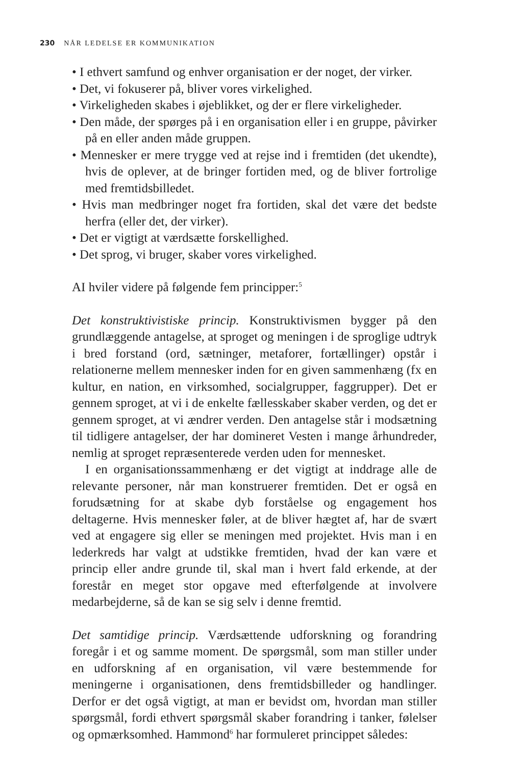230 NÅR LEDELSE ER KOMMUNIKATION
• I ethvert samfund og enhver organisation er der noget, der virker.
• Det, vi fokuserer på, bliver vores virkelighed.
• Virkeligheden skabes i øjeblikket, og der er flere virkeligheder.
• Den måde, der spørges på i en organisation eller i en gruppe, påvirker på en eller anden måde gruppen.
• Mennesker er mere trygge ved at rejse ind i fremtiden (det ukendte), hvis de oplever, at de bringer fortiden med, og de bliver fortrolige med fremtidsbilledet.
• Hvis man medbringer noget fra fortiden, skal det være det bedste herfra (eller det, der virker).
• Det er vigtigt at værdsætte forskellighed.
• Det sprog, vi bruger, skaber vores virkelighed.
AI hviler videre på følgende fem principper:<sup>5</sup>
Det konstruktivistiske princip. Konstruktivismen bygger på den grundlæggende antagelse, at sproget og meningen i de sproglige udtryk i bred forstand (ord, sætninger, metaforer, fortællinger) opstår i relationerne mellem mennesker inden for en given sammenhæng (fx en kultur, en nation, en virksomhed, socialgrupper, faggrupper). Det er gennem sproget, at vi i de enkelte fællesskaber skaber verden, og det er gennem sproget, at vi ændrer verden. Den antagelse står i modsætning til tidligere antagelser, der har domineret Vesten i mange århundreder, nemlig at sproget repræsenterede verden uden for mennesket.
I en organisationssammenhæng er det vigtigt at inddrage alle de relevante personer, når man konstruerer fremtiden. Det er også en forudsætning for at skabe dyb forståelse og engagement hos deltagerne. Hvis mennesker føler, at de bliver hægtet af, har de svært ved at engagere sig eller se meningen med projektet. Hvis man i en lederkreds har valgt at udstikke fremtiden, hvad der kan være et princip eller andre grunde til, skal man i hvert fald erkende, at der forestår en meget stor opgave med efterfølgende at involvere medarbejderne, så de kan se sig selv i denne fremtid.
Det samtidige princip. Værdsættende udforskning og forandring foregår i et og samme moment. De spørgsmål, som man stiller under en udforskning af en organisation, vil være bestemmende for meningerne i organisationen, dens fremtidsbilleder og handlinger. Derfor er det også vigtigt, at man er bevidst om, hvordan man stiller spørgsmål, fordi ethvert spørgsmål skaber forandring i tanker, følelser og opmærksomhed. Hammond<sup>6</sup> har formuleret princippet således: